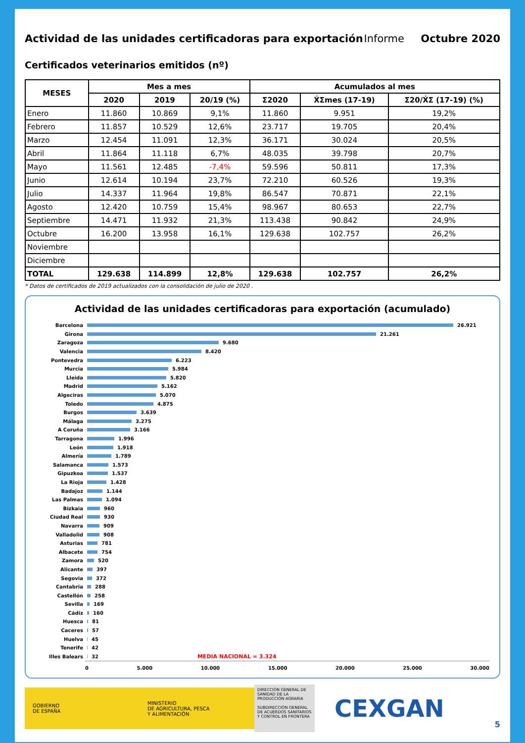Actividad de las unidades certificadoras para exportación
Informe Octubre 2020
Certificados veterinarios emitidos (nº)
| MESES | Mes a mes | | | Acumulados al mes | | |
| --- | --- | --- | --- | --- | --- | --- |
| | 2020 | 2019 | 20/19 (%) | Σ2020 | ẊΣmes (17-19) | Σ20/ẊΣ (17-19) (%) |
| Enero | 11.860 | 10.869 | 9,1% | 11.860 | 9.951 | 19,2% |
| Febrero | 11.857 | 10.529 | 12,6% | 23.717 | 19.705 | 20,4% |
| Marzo | 12.454 | 11.091 | 12,3% | 36.171 | 30.024 | 20,5% |
| Abril | 11.864 | 11.118 | 6,7% | 48.035 | 39.798 | 20,7% |
| Mayo | 11.561 | 12.485 | -7,4% | 59.596 | 50.811 | 17,3% |
| Junio | 12.614 | 10.194 | 23,7% | 72.210 | 60.526 | 19,3% |
| Julio | 14.337 | 11.964 | 19,8% | 86.547 | 70.871 | 22,1% |
| Agosto | 12.420 | 10.759 | 15,4% | 98.967 | 80.653 | 22,7% |
| Septiembre | 14.471 | 11.932 | 21,3% | 113.438 | 90.842 | 24,9% |
| Octubre | 16.200 | 13.958 | 16,1% | 129.638 | 102.757 | 26,2% |
| Noviembre | | | | | | |
| Diciembre | | | | | | |
| TOTAL | 129.638 | 114.899 | 12,8% | 129.638 | 102.757 | 26,2% |
* Datos de certificados de 2019 actualizados con la consolidación de julio de 2020 .
Actividad de las unidades certificadoras para exportación (acumulado)
Barcelona 26.921
Girona 21.261
Zaragoza 9.680
Valencia 8.420
Pontevedra 6.223
Murcia 5.984
Lleida 5.820
Madrid 5.162
Algeciras 5.070
Toledo 4.875
Burgos 3.639
Málaga 3.275
A Coruña 3.166
Tarragona 1.996
León 1.918
Almería 1.789
Salamanca 1.573
Gipuzkoa 1.537
La Rioja 1.428
Badajoz 1.144
Las Palmas 1.094
Bizkaia 960
Ciudad Real 930
Navarra 909
Valladolid 908
Asturias 781
Albacete 754
Zamora 520
Alicante 397
Segovia 372
Cantabria 288
Castellón 258
Sevilla 169
Cádiz 160
Huesca 81
Caceres 57
Huelva 45
Tenerife 42
Illes Balears 32 MEDIA NACIONAL = 3.324
0 5.000 10.000 15.000 20.000 25.000 30.000
GOBIERNO
DE ESPAÑA
MINISTERIO
DE AGRICULTURA, PESCA
Y ALIMENTACIÓN
DIRECCIÓN GENERAL DE SANIDAD DE LA PRODUCCIÓN AGRARIA
SUBDIRECCIÓN GENERAL DE ACUERDOS SANITARIOS Y CONTROL EN FRONTERA
CEXGAN
5